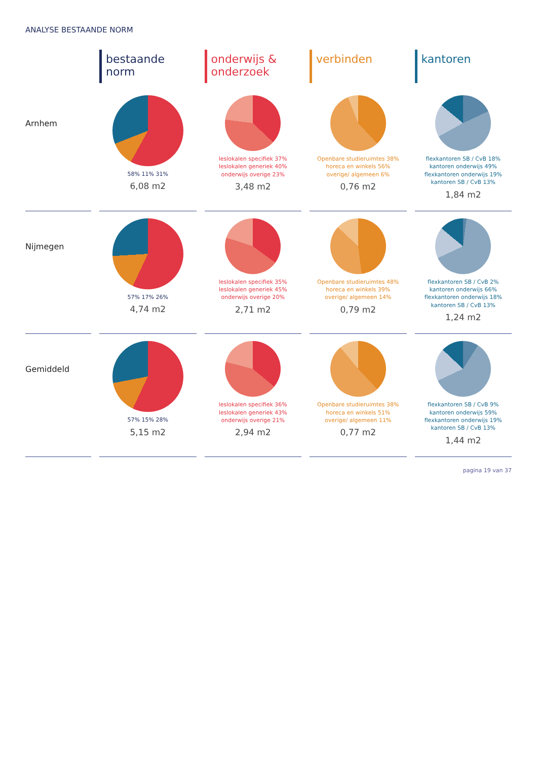ANALYSE BESTAANDE NORM
bestaande norm
onderwijs & onderzoek
verbinden
kantoren
Arnhem
58% 11% 31%
6,08 m2
leslokalen specifiek 37%
leslokalen generiek 40%
onderwijs overige 23%
3,48 m2
Openbare studieruimtes 38%
horeca en winkels 56%
overige/ algemeen 6%
0,76 m2
flexkantoren SB / CvB 18%
kantoren onderwijs 49%
flexkantoren onderwijs 19%
kantoren SB / CvB 13%
1,84 m2
Nijmegen
57% 17% 26%
4,74 m2
leslokalen specifiek 35%
leslokalen generiek 45%
onderwijs overige 20%
2,71 m2
Openbare studieruimtes 48%
horeca en winkels 39%
overige/ algemeen 14%
0,79 m2
flexkantoren SB / CvB 2%
kantoren onderwijs 66%
flexkantoren onderwijs 18%
kantoren SB / CvB 13%
1,24 m2
Gemiddeld
57% 15% 28%
5,15 m2
leslokalen specifiek 36%
leslokalen generiek 43%
onderwijs overige 21%
2,94 m2
Openbare studieruimtes 38%
horeca en winkels 51%
overige/ algemeen 11%
0,77 m2
flexkantoren SB / CvB 9%
kantoren onderwijs 59%
flexkantoren onderwijs 19%
kantoren SB / CvB 13%
1,44 m2
pagina 19 van 37